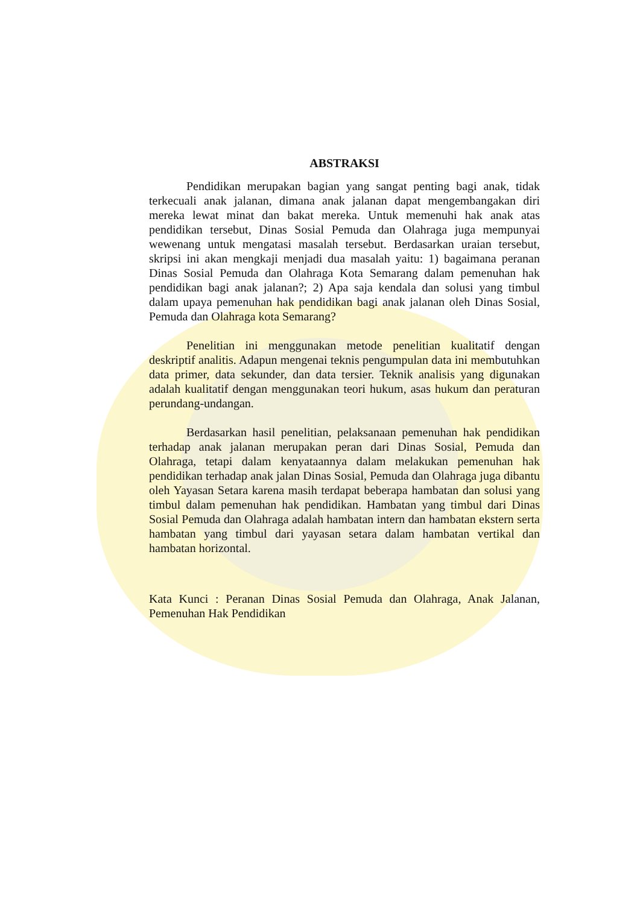ABSTRAKSI
Pendidikan merupakan bagian yang sangat penting bagi anak, tidak terkecuali anak jalanan, dimana anak jalanan dapat mengembangakan diri mereka lewat minat dan bakat mereka. Untuk memenuhi hak anak atas pendidikan tersebut, Dinas Sosial Pemuda dan Olahraga juga mempunyai wewenang untuk mengatasi masalah tersebut. Berdasarkan uraian tersebut, skripsi ini akan mengkaji menjadi dua masalah yaitu: 1) bagaimana peranan Dinas Sosial Pemuda dan Olahraga Kota Semarang dalam pemenuhan hak pendidikan bagi anak jalanan?; 2) Apa saja kendala dan solusi yang timbul dalam upaya pemenuhan hak pendidikan bagi anak jalanan oleh Dinas Sosial, Pemuda dan Olahraga kota Semarang?
Penelitian ini menggunakan metode penelitian kualitatif dengan deskriptif analitis. Adapun mengenai teknis pengumpulan data ini membutuhkan data primer, data sekunder, dan data tersier. Teknik analisis yang digunakan adalah kualitatif dengan menggunakan teori hukum, asas hukum dan peraturan perundang-undangan.
Berdasarkan hasil penelitian, pelaksanaan pemenuhan hak pendidikan terhadap anak jalanan merupakan peran dari Dinas Sosial, Pemuda dan Olahraga, tetapi dalam kenyataannya dalam melakukan pemenuhan hak pendidikan terhadap anak jalan Dinas Sosial, Pemuda dan Olahraga juga dibantu oleh Yayasan Setara karena masih terdapat beberapa hambatan dan solusi yang timbul dalam pemenuhan hak pendidikan. Hambatan yang timbul dari Dinas Sosial Pemuda dan Olahraga adalah hambatan intern dan hambatan ekstern serta hambatan yang timbul dari yayasan setara dalam hambatan vertikal dan hambatan horizontal.
Kata Kunci : Peranan Dinas Sosial Pemuda dan Olahraga, Anak Jalanan, Pemenuhan Hak Pendidikan